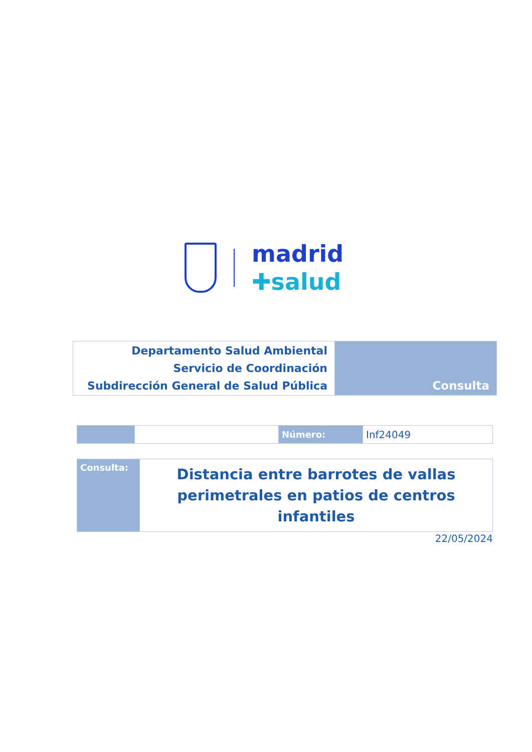madrid
✚salud
| Departamento Salud Ambiental Servicio de Coordinación Subdirección General de Salud Pública | Consulta |
| | | Número: | Inf24049 |
| Consulta: | Distancia entre barrotes de vallas perimetrales en patios de centros infantiles |
22/05/2024